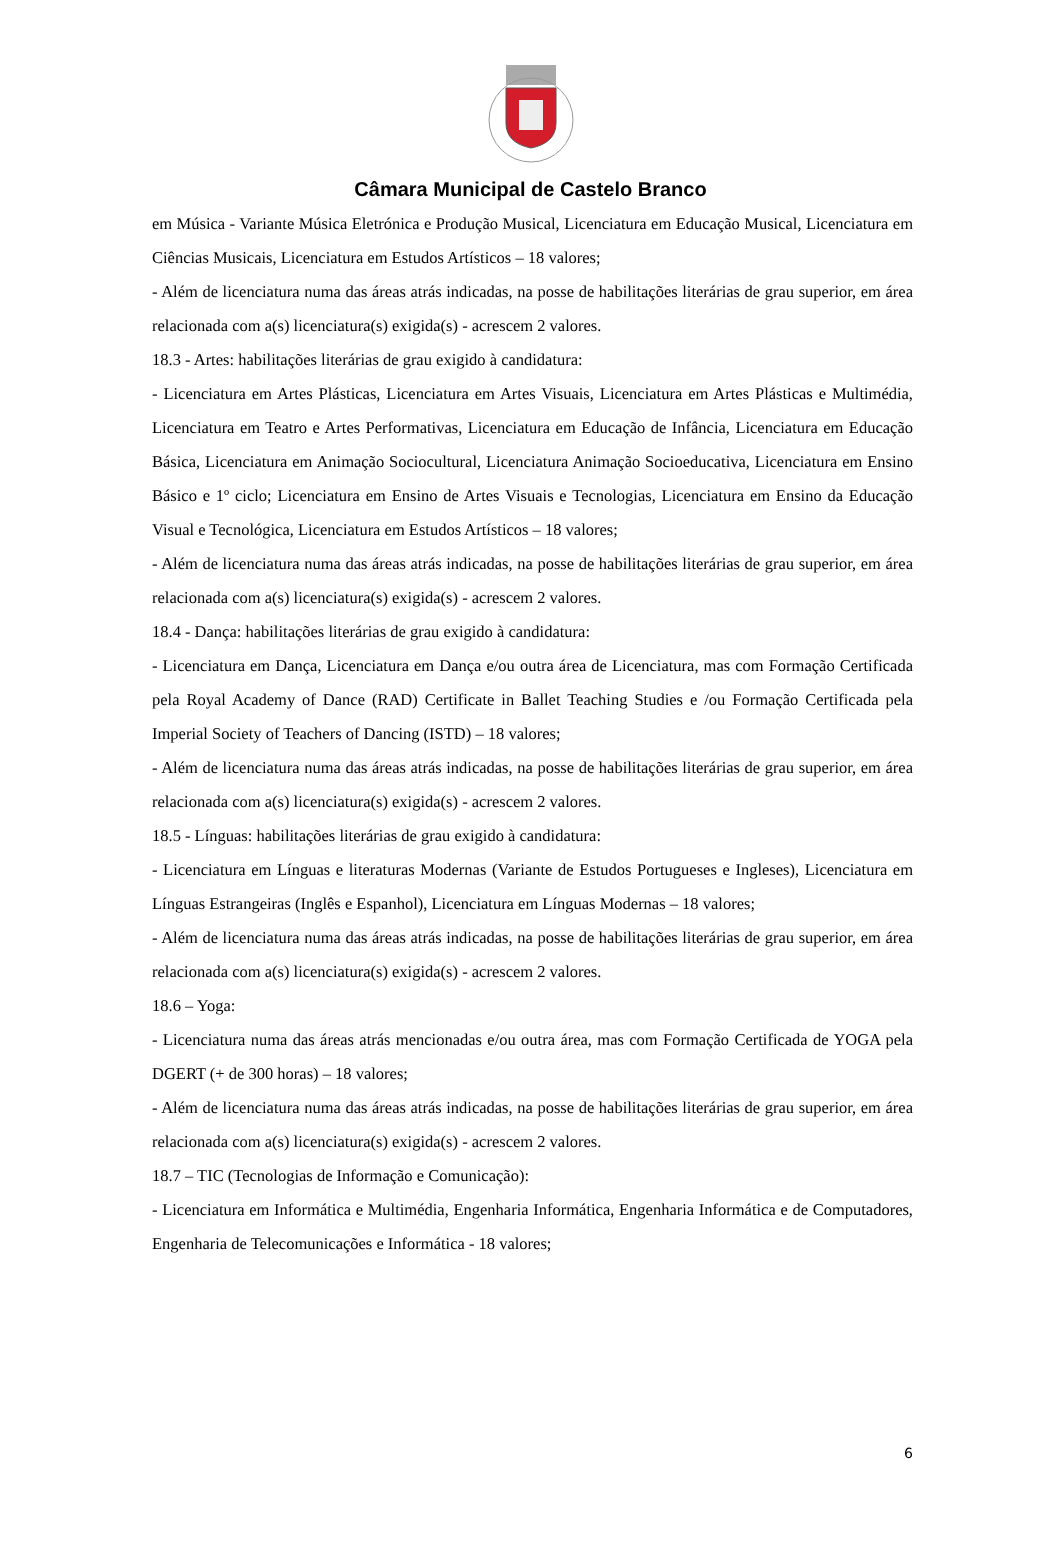Câmara Municipal de Castelo Branco
em Música - Variante Música Eletrónica e Produção Musical, Licenciatura em Educação Musical, Licenciatura em Ciências Musicais, Licenciatura em Estudos Artísticos – 18 valores;
- Além de licenciatura numa das áreas atrás indicadas, na posse de habilitações literárias de grau superior, em área relacionada com a(s) licenciatura(s) exigida(s) - acrescem 2 valores.
18.3 - Artes: habilitações literárias de grau exigido à candidatura:
- Licenciatura em Artes Plásticas, Licenciatura em Artes Visuais, Licenciatura em Artes Plásticas e Multimédia, Licenciatura em Teatro e Artes Performativas, Licenciatura em Educação de Infância, Licenciatura em Educação Básica, Licenciatura em Animação Sociocultural, Licenciatura Animação Socioeducativa, Licenciatura em Ensino Básico e 1º ciclo; Licenciatura em Ensino de Artes Visuais e Tecnologias, Licenciatura em Ensino da Educação Visual e Tecnológica, Licenciatura em Estudos Artísticos – 18 valores;
- Além de licenciatura numa das áreas atrás indicadas, na posse de habilitações literárias de grau superior, em área relacionada com a(s) licenciatura(s) exigida(s) - acrescem 2 valores.
18.4 - Dança: habilitações literárias de grau exigido à candidatura:
- Licenciatura em Dança, Licenciatura em Dança e/ou outra área de Licenciatura, mas com Formação Certificada pela Royal Academy of Dance (RAD) Certificate in Ballet Teaching Studies e /ou Formação Certificada pela Imperial Society of Teachers of Dancing (ISTD) – 18 valores;
- Além de licenciatura numa das áreas atrás indicadas, na posse de habilitações literárias de grau superior, em área relacionada com a(s) licenciatura(s) exigida(s) - acrescem 2 valores.
18.5 - Línguas: habilitações literárias de grau exigido à candidatura:
- Licenciatura em Línguas e literaturas Modernas (Variante de Estudos Portugueses e Ingleses), Licenciatura em Línguas Estrangeiras (Inglês e Espanhol), Licenciatura em Línguas Modernas – 18 valores;
- Além de licenciatura numa das áreas atrás indicadas, na posse de habilitações literárias de grau superior, em área relacionada com a(s) licenciatura(s) exigida(s) - acrescem 2 valores.
18.6 – Yoga:
- Licenciatura numa das áreas atrás mencionadas e/ou outra área, mas com Formação Certificada de YOGA pela DGERT (+ de 300 horas) – 18 valores;
- Além de licenciatura numa das áreas atrás indicadas, na posse de habilitações literárias de grau superior, em área relacionada com a(s) licenciatura(s) exigida(s) - acrescem 2 valores.
18.7 – TIC (Tecnologias de Informação e Comunicação):
- Licenciatura em Informática e Multimédia, Engenharia Informática, Engenharia Informática e de Computadores, Engenharia de Telecomunicações e Informática - 18 valores;
6